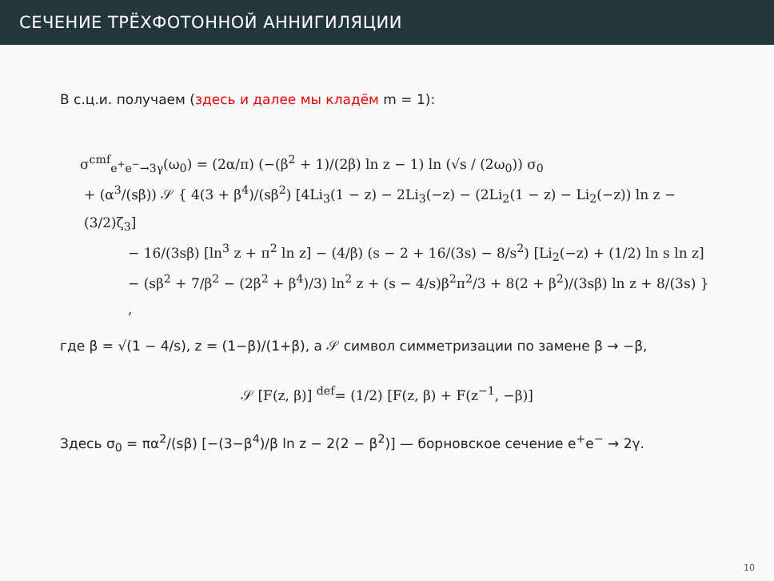СЕЧЕНИЕ ТРЁХФОТОННОЙ АННИГИЛЯЦИИ
В с.ц.и. получаем (здесь и далее мы кладём m = 1):
σ<sup>cmf</sup><sub>e<sup>+</sup>e<sup>−</sup>→3γ</sub>(ω<sub>0</sub>) = (2α/π) (−(β<sup>2</sup> + 1)/(2β) ln z − 1) ln (√s / (2ω<sub>0</sub>)) σ<sub>0</sub>
+ (α<sup>3</sup>/(sβ)) 𝒮 { 4(3 + β<sup>4</sup>)/(sβ<sup>2</sup>) [4Li<sub>3</sub>(1 − z) − 2Li<sub>3</sub>(−z) − (2Li<sub>2</sub>(1 − z) − Li<sub>2</sub>(−z)) ln z − (3/2)ζ<sub>3</sub>]
− 16/(3sβ) [ln<sup>3</sup> z + π<sup>2</sup> ln z] − (4/β) (s − 2 + 16/(3s) − 8/s<sup>2</sup>) [Li<sub>2</sub>(−z) + (1/2) ln s ln z]
− (sβ<sup>2</sup> + 7/β<sup>2</sup> − (2β<sup>2</sup> + β<sup>4</sup>)/3) ln<sup>2</sup> z + (s − 4/s)β<sup>2</sup>π<sup>2</sup>/3 + 8(2 + β<sup>2</sup>)/(3sβ) ln z + 8/(3s) } ,
где β = √(1 − 4/s), z = (1−β)/(1+β), а 𝒮 символ симметризации по замене β → −β,
𝒮 [F(z, β)] <sup>def</sup>= (1/2) [F(z, β) + F(z<sup>−1</sup>, −β)]
Здесь σ<sub>0</sub> = πα<sup>2</sup>/(sβ) [−(3−β<sup>4</sup>)/β ln z − 2(2 − β<sup>2</sup>)] — борновское сечение e<sup>+</sup>e<sup>−</sup> → 2γ.
10